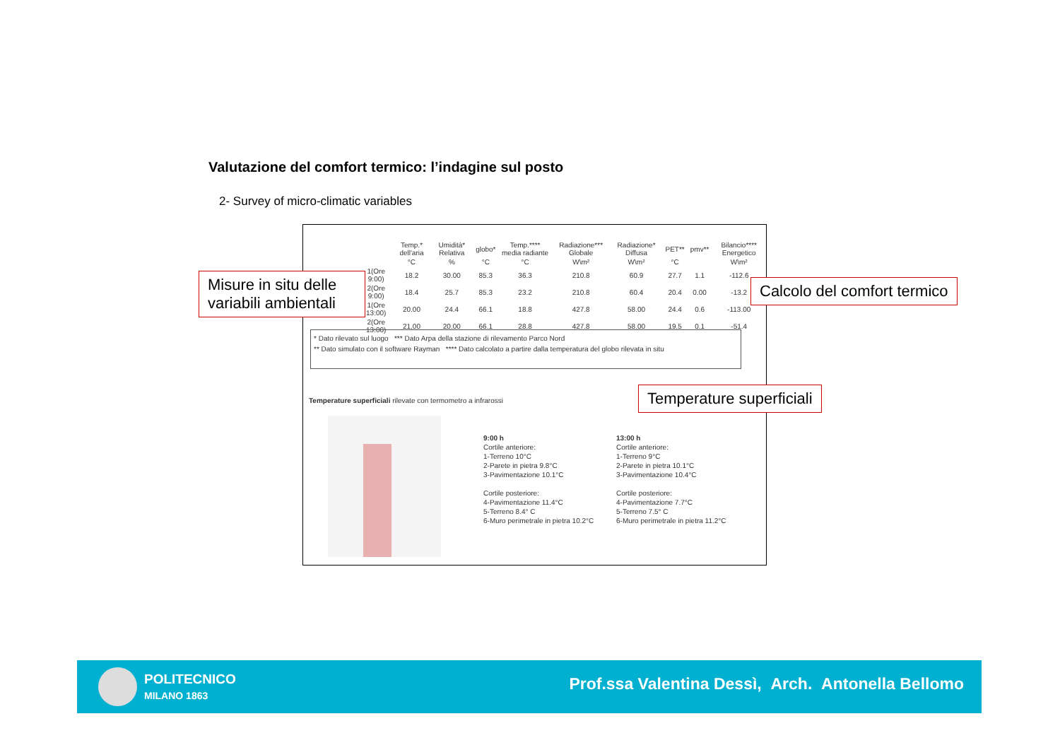Valutazione del comfort termico: l’indagine sul posto
2- Survey of micro-climatic variables
| | Temp.* dell'aria | Umidità* Relativa | globo* | Temp.**** media radiante | Radiazione*** Globale | Radiazione* Diffusa | PET** | pmv** | Bilancio**** Energetico |
| --- | --- | --- | --- | --- | --- | --- | --- | --- | --- |
| | °C | % | °C | °C | W\m² | W\m² | °C | | W\m² |
| 1(Ore 9:00) | 18.2 | 30.00 | 85.3 | 36.3 | 210.8 | 60.9 | 27.7 | 1.1 | -112.6 |
| 2(Ore 9:00) | 18.4 | 25.7 | 85.3 | 23.2 | 210.8 | 60.4 | 20.4 | 0.00 | -13.2 |
| 1(Ore 13:00) | 20.00 | 24.4 | 66.1 | 18.8 | 427.8 | 58.00 | 24.4 | 0.6 | -113.00 |
| 2(Ore 13:00) | 21.00 | 20.00 | 66.1 | 28.8 | 427.8 | 58.00 | 19.5 | 0.1 | -51.4 |
* Dato rilevato sul luogo *** Dato Arpa della stazione di rilevamento Parco Nord
** Dato simulato con il software Rayman **** Dato calcolato a partire dalla temperatura del globo rilevata in situ
Temperature superficiali rilevate con termometro a infrarossi
9:00 h
Cortile anteriore:
1-Terreno 10°C
2-Parete in pietra 9.8°C
3-Pavimentazione 10.1°C
Cortile posteriore:
4-Pavimentazione 11.4°C
5-Terreno 8.4° C
6-Muro perimetrale in pietra 10.2°C
13:00 h
Cortile anteriore:
1-Terreno 9°C
2-Parete in pietra 10.1°C
3-Pavimentazione 10.4°C
Cortile posteriore:
4-Pavimentazione 7.7°C
5-Terreno 7.5° C
6-Muro perimetrale in pietra 11.2°C
Misure in situ delle variabili ambientali
Calcolo del comfort termico
Temperature superficiali
POLITECNICO
MILANO 1863
Prof.ssa Valentina Dessì, Arch. Antonella Bellomo